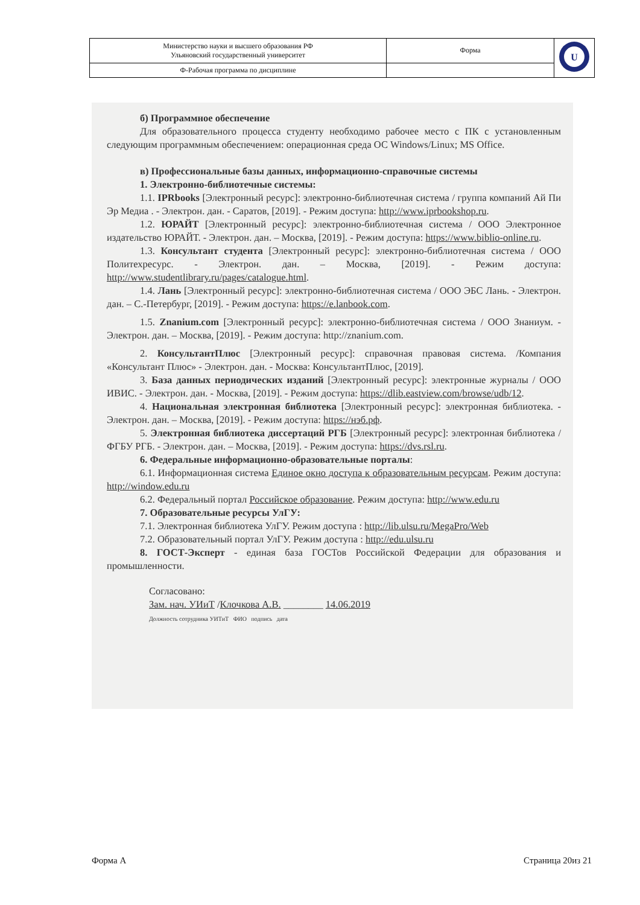| Министерство науки и высшего образования РФ Ульяновский государственный университет | Форма | U |
| Ф-Рабочая программа по дисциплине | | |
б) Программное обеспечение
Для образовательного процесса студенту необходимо рабочее место с ПК с установленным следующим программным обеспечением: операционная среда ОС Windows/Linux; MS Office.
в) Профессиональные базы данных, информационно-справочные системы
1. Электронно-библиотечные системы:
1.1. IPRbooks [Электронный ресурс]: электронно-библиотечная система / группа компаний Ай Пи Эр Медиа . - Электрон. дан. - Саратов, [2019]. - Режим доступа: http://www.iprbookshop.ru.
1.2. ЮРАЙТ [Электронный ресурс]: электронно-библиотечная система / ООО Электронное издательство ЮРАЙТ. - Электрон. дан. – Москва, [2019]. - Режим доступа: https://www.biblio-online.ru.
1.3. Консультант студента [Электронный ресурс]: электронно-библиотечная система / ООО Политехресурс. - Электрон. дан. – Москва, [2019]. - Режим доступа: http://www.studentlibrary.ru/pages/catalogue.html.
1.4. Лань [Электронный ресурс]: электронно-библиотечная система / ООО ЭБС Лань. - Электрон. дан. – С.-Петербург, [2019]. - Режим доступа: https://e.lanbook.com.
1.5. Znanium.com [Электронный ресурс]: электронно-библиотечная система / ООО Знаниум. - Электрон. дан. – Москва, [2019]. - Режим доступа: http://znanium.com.
2. КонсультантПлюс [Электронный ресурс]: справочная правовая система. /Компания «Консультант Плюс» - Электрон. дан. - Москва: КонсультантПлюс, [2019].
3. База данных периодических изданий [Электронный ресурс]: электронные журналы / ООО ИВИС. - Электрон. дан. - Москва, [2019]. - Режим доступа: https://dlib.eastview.com/browse/udb/12.
4. Национальная электронная библиотека [Электронный ресурс]: электронная библиотека. - Электрон. дан. – Москва, [2019]. - Режим доступа: https://нэб.рф.
5. Электронная библиотека диссертаций РГБ [Электронный ресурс]: электронная библиотека / ФГБУ РГБ. - Электрон. дан. – Москва, [2019]. - Режим доступа: https://dvs.rsl.ru.
6. Федеральные информационно-образовательные порталы:
6.1. Информационная система Единое окно доступа к образовательным ресурсам. Режим доступа: http://window.edu.ru
6.2. Федеральный портал Российское образование. Режим доступа: http://www.edu.ru
7. Образовательные ресурсы УлГУ:
7.1. Электронная библиотека УлГУ. Режим доступа : http://lib.ulsu.ru/MegaPro/Web
7.2. Образовательный портал УлГУ. Режим доступа : http://edu.ulsu.ru
8. ГОСТ-Эксперт - единая база ГОСТов Российской Федерации для образования и промышленности.
Согласовано:
Зам. нач. УИиТ /Клочкова А.В. ________ 14.06.2019
Должность сотрудника УИТиТ ФИО подпись дата
Форма А Страница 20из 21